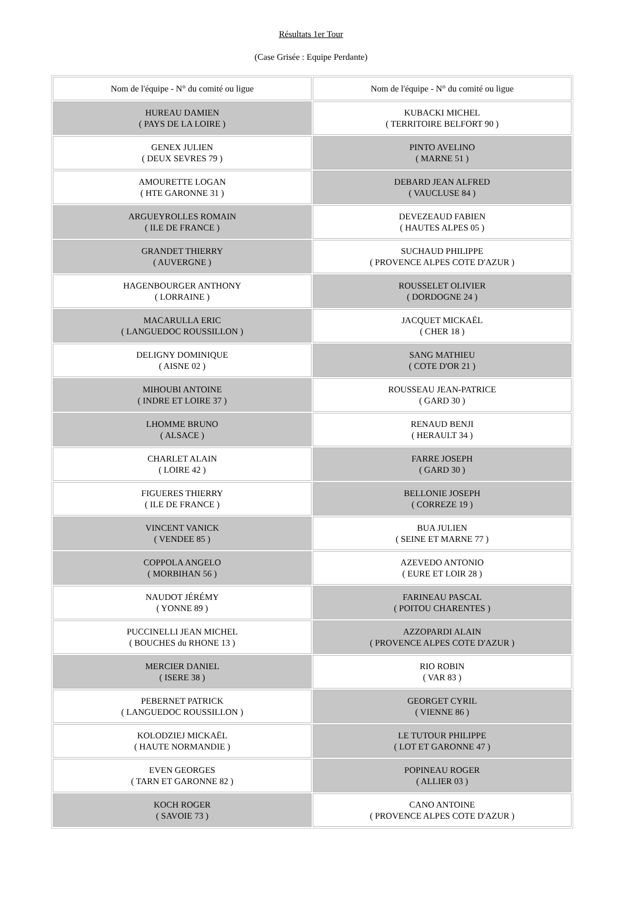Résultats 1er Tour
(Case Grisée : Equipe Perdante)
| Nom de l'équipe - N° du comité ou ligue | Nom de l'équipe - N° du comité ou ligue |
| --- | --- |
| HUREAU DAMIEN ( PAYS DE LA LOIRE ) | KUBACKI MICHEL ( TERRITOIRE BELFORT 90 ) |
| GENEX JULIEN ( DEUX SEVRES 79 ) | PINTO AVELINO ( MARNE 51 ) |
| AMOURETTE LOGAN ( HTE GARONNE 31 ) | DEBARD JEAN ALFRED ( VAUCLUSE 84 ) |
| ARGUEYROLLES ROMAIN ( ILE DE FRANCE ) | DEVEZEAUD FABIEN ( HAUTES ALPES 05 ) |
| GRANDET THIERRY ( AUVERGNE ) | SUCHAUD PHILIPPE ( PROVENCE ALPES COTE D'AZUR ) |
| HAGENBOURGER ANTHONY ( LORRAINE ) | ROUSSELET OLIVIER ( DORDOGNE 24 ) |
| MACARULLA ERIC ( LANGUEDOC ROUSSILLON ) | JACQUET MICKAËL ( CHER 18 ) |
| DELIGNY DOMINIQUE ( AISNE 02 ) | SANG MATHIEU ( COTE D'OR 21 ) |
| MIHOUBI ANTOINE ( INDRE ET LOIRE 37 ) | ROUSSEAU JEAN-PATRICE ( GARD 30 ) |
| LHOMME BRUNO ( ALSACE ) | RENAUD BENJI ( HERAULT 34 ) |
| CHARLET ALAIN ( LOIRE 42 ) | FARRE JOSEPH ( GARD 30 ) |
| FIGUERES THIERRY ( ILE DE FRANCE ) | BELLONIE JOSEPH ( CORREZE 19 ) |
| VINCENT VANICK ( VENDEE 85 ) | BUA JULIEN ( SEINE ET MARNE 77 ) |
| COPPOLA ANGELO ( MORBIHAN 56 ) | AZEVEDO ANTONIO ( EURE ET LOIR 28 ) |
| NAUDOT JÉRÉMY ( YONNE 89 ) | FARINEAU PASCAL ( POITOU CHARENTES ) |
| PUCCINELLI JEAN MICHEL ( BOUCHES du RHONE 13 ) | AZZOPARDI ALAIN ( PROVENCE ALPES COTE D'AZUR ) |
| MERCIER DANIEL ( ISERE 38 ) | RIO ROBIN ( VAR 83 ) |
| PEBERNET PATRICK ( LANGUEDOC ROUSSILLON ) | GEORGET CYRIL ( VIENNE 86 ) |
| KOLODZIEJ MICKAËL ( HAUTE NORMANDIE ) | LE TUTOUR PHILIPPE ( LOT ET GARONNE 47 ) |
| EVEN GEORGES ( TARN ET GARONNE 82 ) | POPINEAU ROGER ( ALLIER 03 ) |
| KOCH ROGER ( SAVOIE 73 ) | CANO ANTOINE ( PROVENCE ALPES COTE D'AZUR ) |